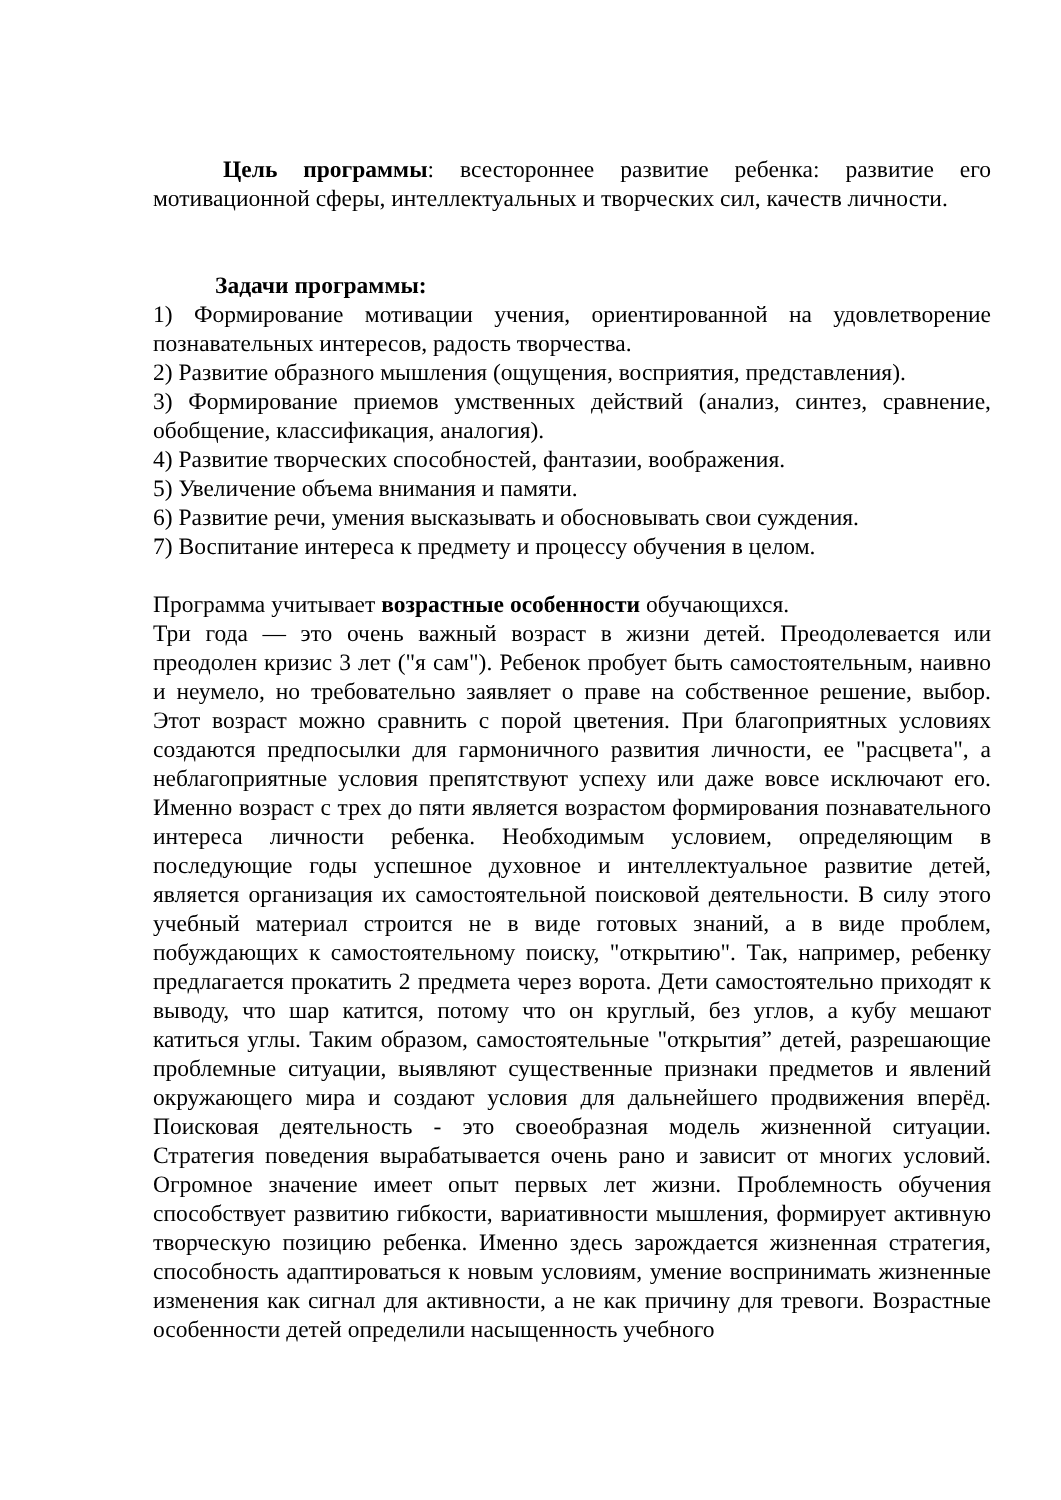Цель программы: всестороннее развитие ребенка: развитие его мотивационной сферы, интеллектуальных и творческих сил, качеств личности.
Задачи программы:
1) Формирование мотивации учения, ориентированной на удовлетворение познавательных интересов, радость творчества.
2) Развитие образного мышления (ощущения, восприятия, представления).
3) Формирование приемов умственных действий (анализ, синтез, сравнение, обобщение, классификация, аналогия).
4) Развитие творческих способностей, фантазии, воображения.
5) Увеличение объема внимания и памяти.
6) Развитие речи, умения высказывать и обосновывать свои суждения.
7) Воспитание интереса к предмету и процессу обучения в целом.
Программа учитывает возрастные особенности обучающихся.
Три года — это очень важный возраст в жизни детей. Преодолевается или преодолен кризис 3 лет ("я сам"). Ребенок пробует быть самостоятельным, наивно и неумело, но требовательно заявляет о праве на собственное решение, выбор. Этот возраст можно сравнить с порой цветения. При благоприятных условиях создаются предпосылки для гармоничного развития личности, ее "расцвета", а неблагоприятные условия препятствуют успеху или даже вовсе исключают его. Именно возраст с трех до пяти является возрастом формирования познавательного интереса личности ребенка. Необходимым условием, определяющим в последующие годы успешное духовное и интеллектуальное развитие детей, является организация их самостоятельной поисковой деятельности. В силу этого учебный материал строится не в виде готовых знаний, а в виде проблем, побуждающих к самостоятельному поиску, "открытию". Так, например, ребенку предлагается прокатить 2 предмета через ворота. Дети самостоятельно приходят к выводу, что шар катится, потому что он круглый, без углов, а кубу мешают катиться углы. Таким образом, самостоятельные "открытия” детей, разрешающие проблемные ситуации, выявляют существенные признаки предметов и явлений окружающего мира и создают условия для дальнейшего продвижения вперёд. Поисковая деятельность - это своеобразная модель жизненной ситуации. Стратегия поведения вырабатывается очень рано и зависит от многих условий. Огромное значение имеет опыт первых лет жизни. Проблемность обучения способствует развитию гибкости, вариативности мышления, формирует активную творческую позицию ребенка. Именно здесь зарождается жизненная стратегия, способность адаптироваться к новым условиям, умение воспринимать жизненные изменения как сигнал для активности, а не как причину для тревоги. Возрастные особенности детей определили насыщенность учебного